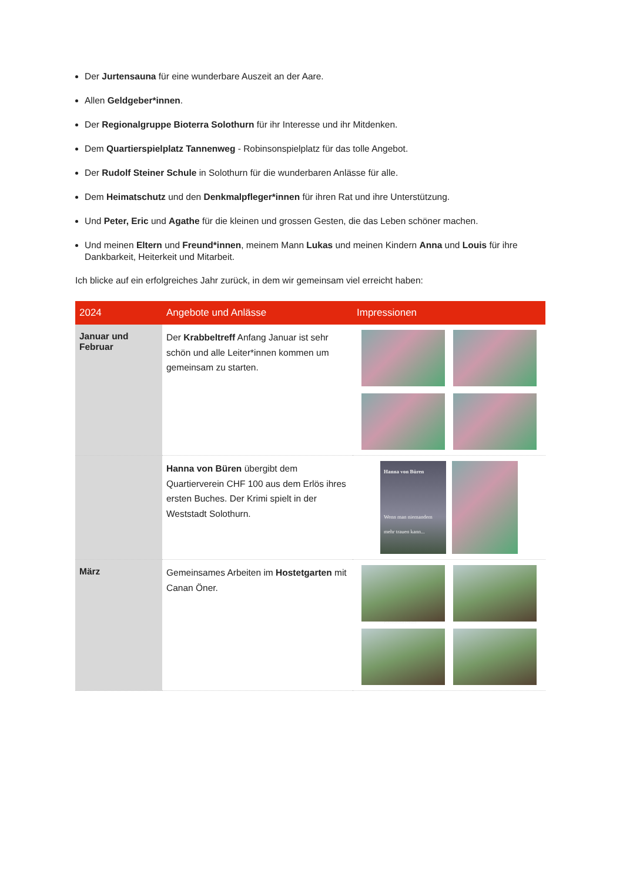Der Jurtensauna für eine wunderbare Auszeit an der Aare.
Allen Geldgeber*innen.
Der Regionalgruppe Bioterra Solothurn für ihr Interesse und ihr Mitdenken.
Dem Quartierspielplatz Tannenweg - Robinsonspielplatz für das tolle Angebot.
Der Rudolf Steiner Schule in Solothurn für die wunderbaren Anlässe für alle.
Dem Heimatschutz und den Denkmalpfleger*innen für ihren Rat und ihre Unterstützung.
Und Peter, Eric und Agathe für die kleinen und grossen Gesten, die das Leben schöner machen.
Und meinen Eltern und Freund*innen, meinem Mann Lukas und meinen Kindern Anna und Louis für ihre Dankbarkeit, Heiterkeit und Mitarbeit.
Ich blicke auf ein erfolgreiches Jahr zurück, in dem wir gemeinsam viel erreicht haben:
| 2024 | Angebote und Anlässe | Impressionen |
| --- | --- | --- |
| Januar und Februar | Der Krabbeltreff Anfang Januar ist sehr schön und alle Leiter*innen kommen um gemeinsam zu starten. | |
| | Hanna von Büren übergibt dem Quartierverein CHF 100 aus dem Erlös ihres ersten Buches. Der Krimi spielt in der Weststadt Solothurn. | Hanna von Büren Wenn man niemandem mehr trauen kann... Kriminalroman |
| März | Gemeinsames Arbeiten im Hostetgarten mit Canan Öner. | |